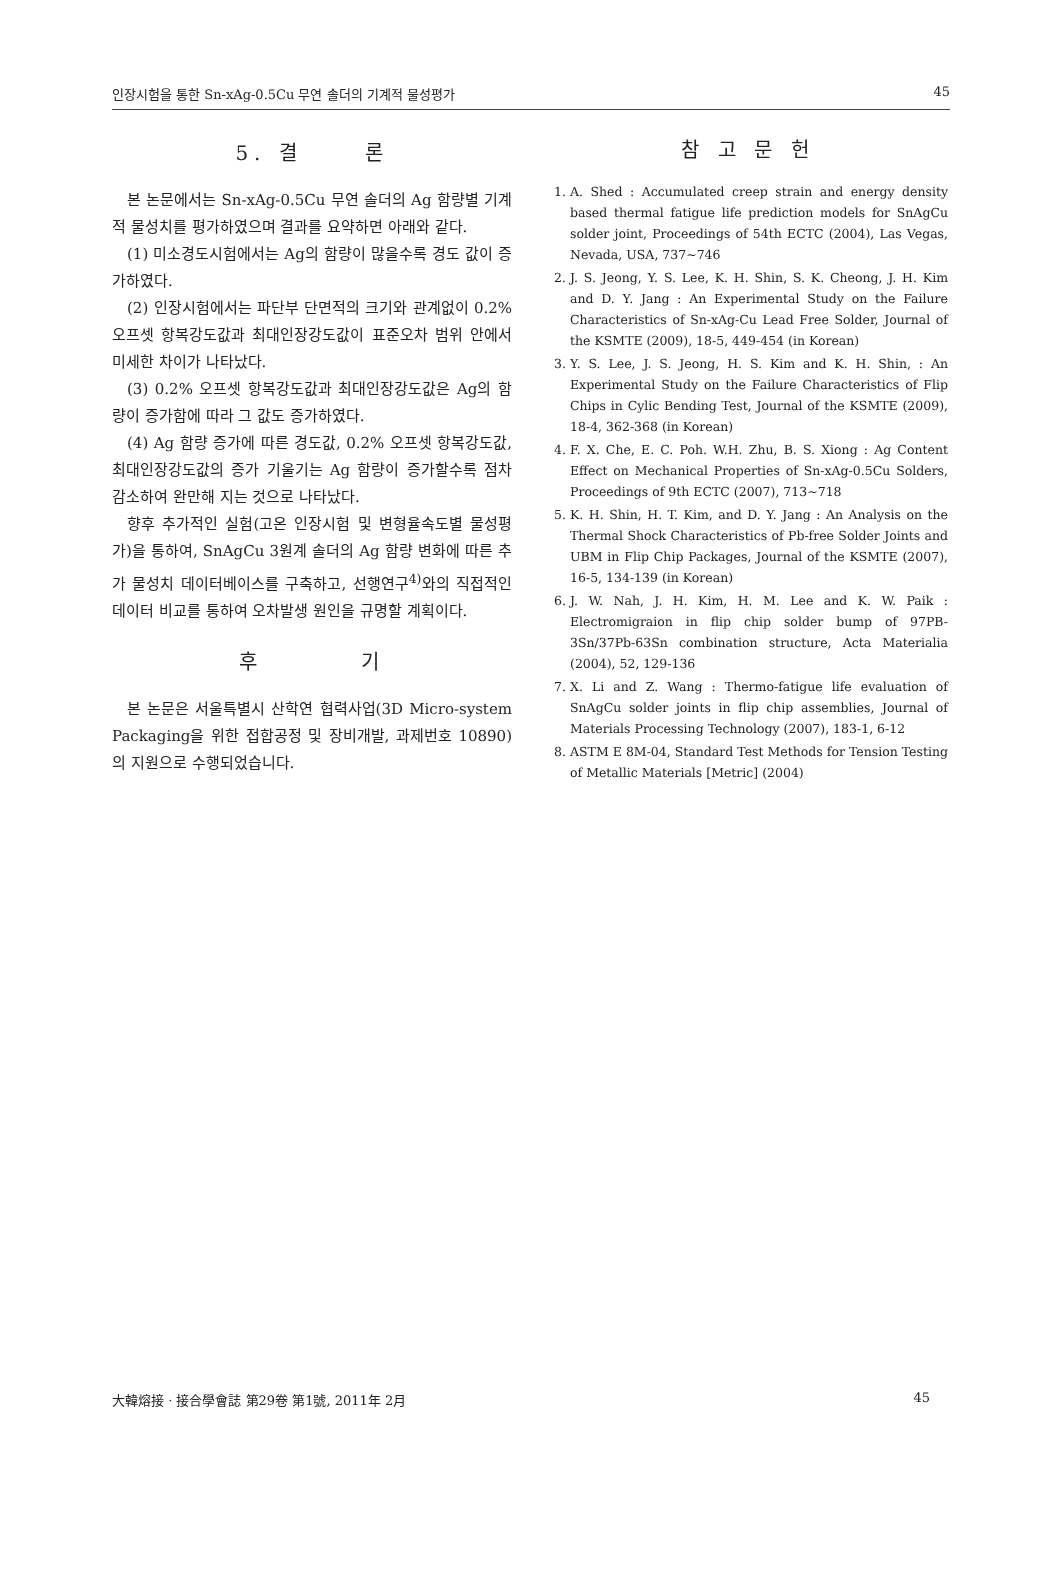인장시험을 통한 Sn-xAg-0.5Cu 무연 솔더의 기계적 물성평가 45
5. 결 론
본 논문에서는 Sn-xAg-0.5Cu 무연 솔더의 Ag 함량별 기계적 물성치를 평가하였으며 결과를 요약하면 아래와 같다.
(1) 미소경도시험에서는 Ag의 함량이 많을수록 경도 값이 증가하였다.
(2) 인장시험에서는 파단부 단면적의 크기와 관계없이 0.2% 오프셋 항복강도값과 최대인장강도값이 표준오차 범위 안에서 미세한 차이가 나타났다.
(3) 0.2% 오프셋 항복강도값과 최대인장강도값은 Ag의 함량이 증가함에 따라 그 값도 증가하였다.
(4) Ag 함량 증가에 따른 경도값, 0.2% 오프셋 항복강도값, 최대인장강도값의 증가 기울기는 Ag 함량이 증가할수록 점차 감소하여 완만해 지는 것으로 나타났다.
향후 추가적인 실험(고온 인장시험 및 변형율속도별 물성평가)을 통하여, SnAgCu 3원계 솔더의 Ag 함량 변화에 따른 추가 물성치 데이터베이스를 구축하고, 선행연구<sup>4)</sup>와의 직접적인 데이터 비교를 통하여 오차발생 원인을 규명할 계획이다.
후 기
본 논문은 서울특별시 산학연 협력사업(3D Micro-system Packaging을 위한 접합공정 및 장비개발, 과제번호 10890)의 지원으로 수행되었습니다.
참 고 문 헌
1. A. Shed : Accumulated creep strain and energy density based thermal fatigue life prediction models for SnAgCu solder joint, Proceedings of 54th ECTC (2004), Las Vegas, Nevada, USA, 737~746
2. J. S. Jeong, Y. S. Lee, K. H. Shin, S. K. Cheong, J. H. Kim and D. Y. Jang : An Experimental Study on the Failure Characteristics of Sn-xAg-Cu Lead Free Solder, Journal of the KSMTE (2009), 18-5, 449-454 (in Korean)
3. Y. S. Lee, J. S. Jeong, H. S. Kim and K. H. Shin, : An Experimental Study on the Failure Characteristics of Flip Chips in Cylic Bending Test, Journal of the KSMTE (2009), 18-4, 362-368 (in Korean)
4. F. X. Che, E. C. Poh. W.H. Zhu, B. S. Xiong : Ag Content Effect on Mechanical Properties of Sn-xAg-0.5Cu Solders, Proceedings of 9th ECTC (2007), 713~718
5. K. H. Shin, H. T. Kim, and D. Y. Jang : An Analysis on the Thermal Shock Characteristics of Pb-free Solder Joints and UBM in Flip Chip Packages, Journal of the KSMTE (2007), 16-5, 134-139 (in Korean)
6. J. W. Nah, J. H. Kim, H. M. Lee and K. W. Paik : Electromigraion in flip chip solder bump of 97PB-3Sn/37Pb-63Sn combination structure, Acta Materialia (2004), 52, 129-136
7. X. Li and Z. Wang : Thermo-fatigue life evaluation of SnAgCu solder joints in flip chip assemblies, Journal of Materials Processing Technology (2007), 183-1, 6-12
8. ASTM E 8M-04, Standard Test Methods for Tension Testing of Metallic Materials [Metric] (2004)
大韓熔接 · 接合學會誌 第29卷 第1號, 2011年 2月 45